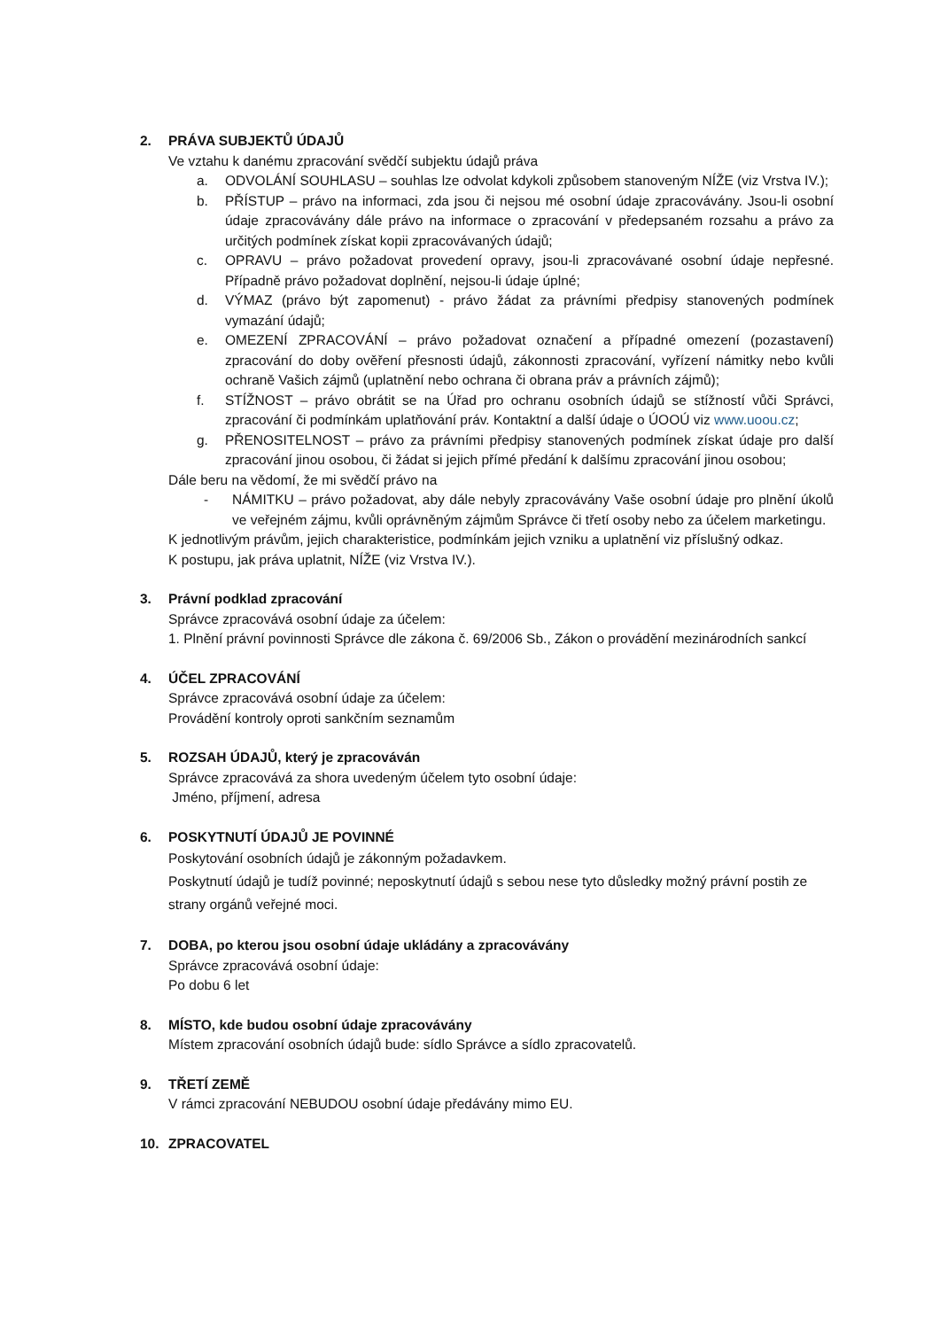2. PRÁVA SUBJEKTŮ ÚDAJŮ
Ve vztahu k danému zpracování svědčí subjektu údajů práva
a. ODVOLÁNÍ SOUHLASU – souhlas lze odvolat kdykoli způsobem stanoveným NÍŽE (viz Vrstva IV.);
b. PŘÍSTUP – právo na informaci, zda jsou či nejsou mé osobní údaje zpracovávány. Jsou-li osobní údaje zpracovávány dále právo na informace o zpracování v předepsaném rozsahu a právo za určitých podmínek získat kopii zpracovávaných údajů;
c. OPRAVU – právo požadovat provedení opravy, jsou-li zpracovávané osobní údaje nepřesné. Případně právo požadovat doplnění, nejsou-li údaje úplné;
d. VÝMAZ (právo být zapomenut) - právo žádat za právními předpisy stanovených podmínek vymazání údajů;
e. OMEZENÍ ZPRACOVÁNÍ – právo požadovat označení a případné omezení (pozastavení) zpracování do doby ověření přesnosti údajů, zákonnosti zpracování, vyřízení námitky nebo kvůli ochraně Vašich zájmů (uplatnění nebo ochrana či obrana práv a právních zájmů);
f. STÍŽNOST – právo obrátit se na Úřad pro ochranu osobních údajů se stížností vůči Správci, zpracování či podmínkám uplatňování práv. Kontaktní a další údaje o ÚOOÚ viz www.uoou.cz;
g. PŘENOSITELNOST – právo za právními předpisy stanovených podmínek získat údaje pro další zpracování jinou osobou, či žádat si jejich přímé předání k dalšímu zpracování jinou osobou;
Dále beru na vědomí, že mi svědčí právo na
- NÁMITKU – právo požadovat, aby dále nebyly zpracovávány Vaše osobní údaje pro plnění úkolů ve veřejném zájmu, kvůli oprávněným zájmům Správce či třetí osoby nebo za účelem marketingu.
K jednotlivým právům, jejich charakteristice, podmínkám jejich vzniku a uplatnění viz příslušný odkaz.
K postupu, jak práva uplatnit, NÍŽE (viz Vrstva IV.).
3. Právní podklad zpracování
Správce zpracovává osobní údaje za účelem:
1. Plnění právní povinnosti Správce dle zákona č. 69/2006 Sb., Zákon o provádění mezinárodních sankcí
4. ÚČEL ZPRACOVÁNÍ
Správce zpracovává osobní údaje za účelem:
Provádění kontroly oproti sankčním seznamům
5. ROZSAH ÚDAJŮ, který je zpracováván
Správce zpracovává za shora uvedeným účelem tyto osobní údaje:
Jméno, příjmení, adresa
6. POSKYTNUTÍ ÚDAJŮ JE POVINNÉ
Poskytování osobních údajů je zákonným požadavkem.
Poskytnutí údajů je tudíž povinné; neposkytnutí údajů s sebou nese tyto důsledky možný právní postih ze strany orgánů veřejné moci.
7. DOBA, po kterou jsou osobní údaje ukládány a zpracovávány
Správce zpracovává osobní údaje:
Po dobu 6 let
8. MÍSTO, kde budou osobní údaje zpracovávány
Místem zpracování osobních údajů bude: sídlo Správce a sídlo zpracovatelů.
9. TŘETÍ ZEMĚ
V rámci zpracování NEBUDOU osobní údaje předávány mimo EU.
10. ZPRACOVATEL